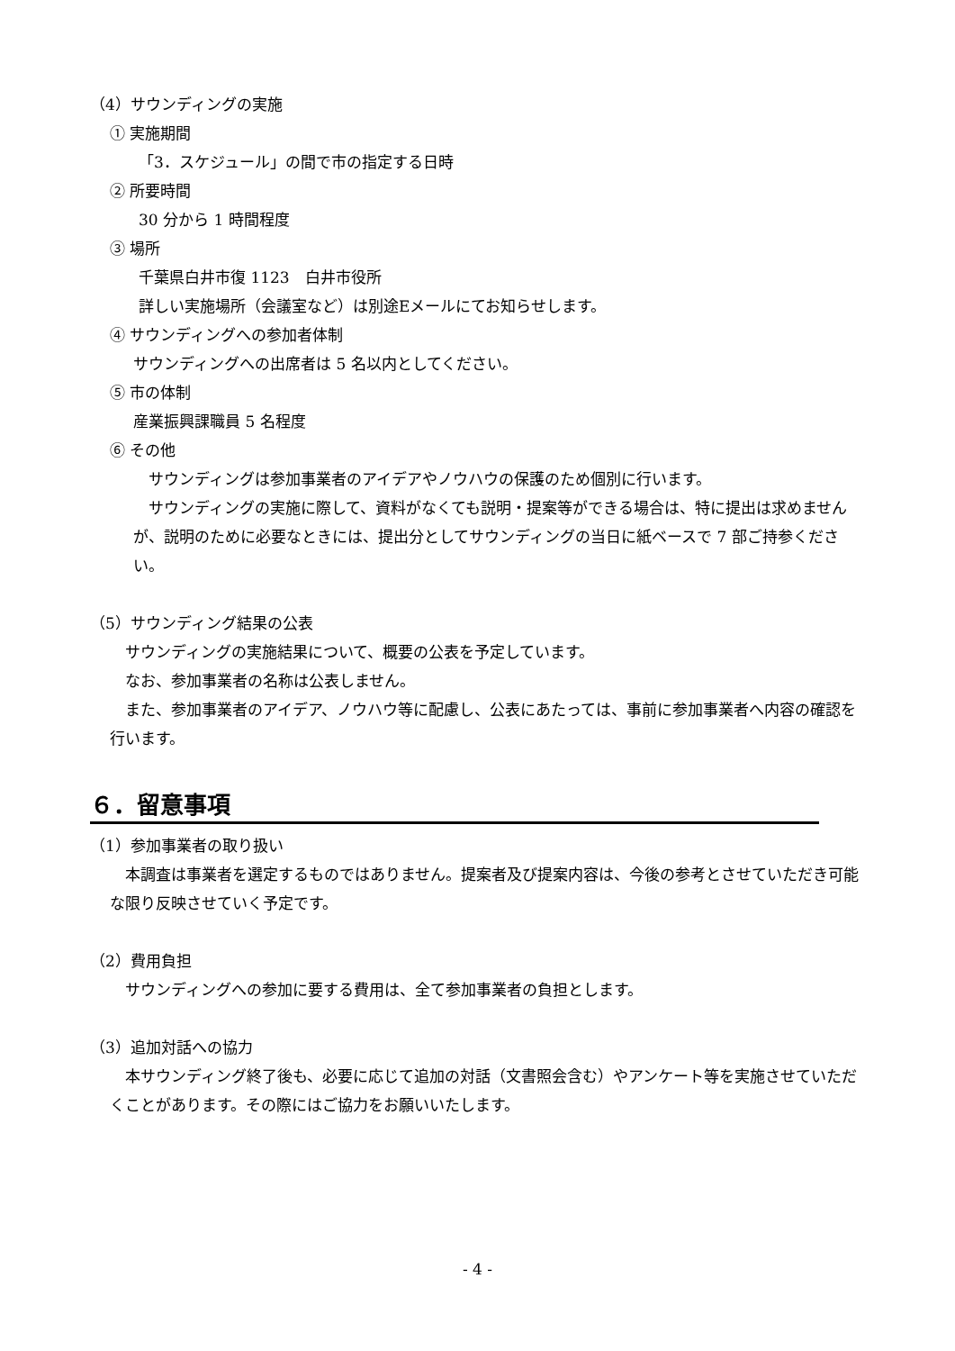（4）サウンディングの実施
① 実施期間
「3．スケジュール」の間で市の指定する日時
② 所要時間
30 分から 1 時間程度
③ 場所
千葉県白井市復 1123　白井市役所
詳しい実施場所（会議室など）は別途Eメールにてお知らせします。
④ サウンディングへの参加者体制
サウンディングへの出席者は 5 名以内としてください。
⑤ 市の体制
産業振興課職員 5 名程度
⑥ その他
　サウンディングは参加事業者のアイデアやノウハウの保護のため個別に行います。
　サウンディングの実施に際して、資料がなくても説明・提案等ができる場合は、特に提出は求めませんが、説明のために必要なときには、提出分としてサウンディングの当日に紙ベースで 7 部ご持参ください。
（5）サウンディング結果の公表
　サウンディングの実施結果について、概要の公表を予定しています。
　なお、参加事業者の名称は公表しません。
　また、参加事業者のアイデア、ノウハウ等に配慮し、公表にあたっては、事前に参加事業者へ内容の確認を行います。
６．留意事項
（1）参加事業者の取り扱い
　本調査は事業者を選定するものではありません。提案者及び提案内容は、今後の参考とさせていただき可能な限り反映させていく予定です。
（2）費用負担
　サウンディングへの参加に要する費用は、全て参加事業者の負担とします。
（3）追加対話への協力
　本サウンディング終了後も、必要に応じて追加の対話（文書照会含む）やアンケート等を実施させていただくことがあります。その際にはご協力をお願いいたします。
- 4 -